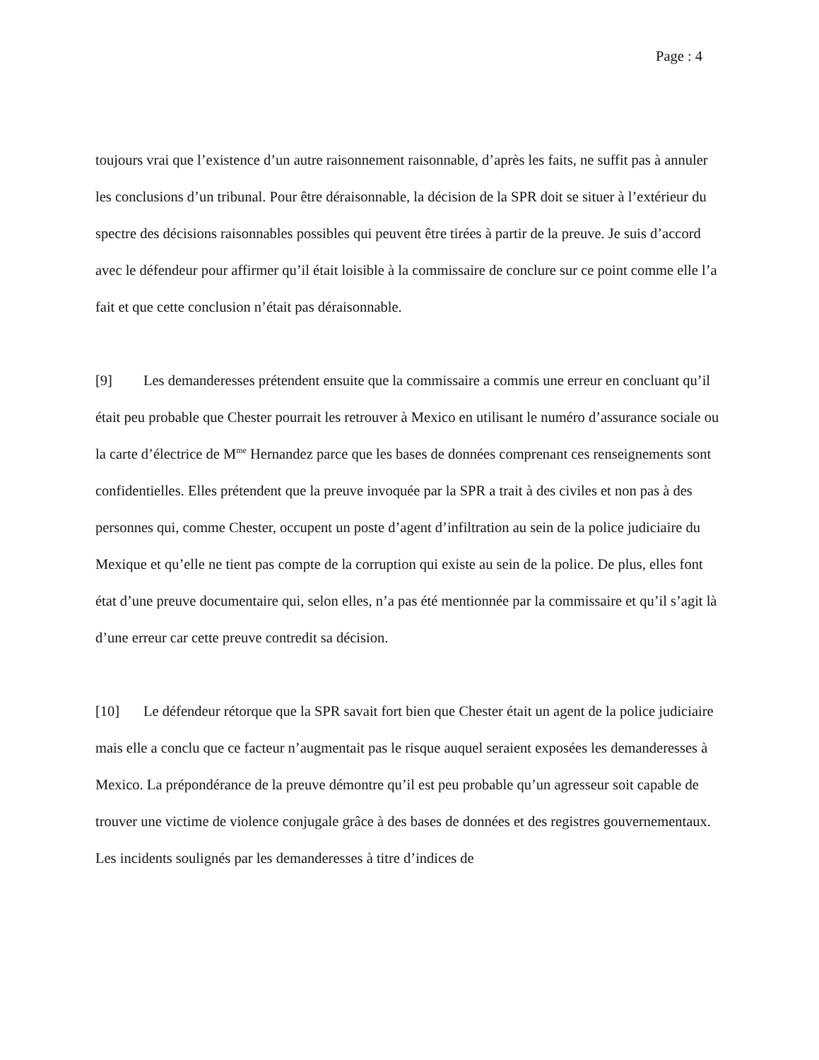Page : 4
toujours vrai que l’existence d’un autre raisonnement raisonnable, d’après les faits, ne suffit pas à annuler les conclusions d’un tribunal. Pour être déraisonnable, la décision de la SPR doit se situer à l’extérieur du spectre des décisions raisonnables possibles qui peuvent être tirées à partir de la preuve. Je suis d’accord avec le défendeur pour affirmer qu’il était loisible à la commissaire de conclure sur ce point comme elle l’a fait et que cette conclusion n’était pas déraisonnable.
[9] Les demanderesses prétendent ensuite que la commissaire a commis une erreur en concluant qu’il était peu probable que Chester pourrait les retrouver à Mexico en utilisant le numéro d’assurance sociale ou la carte d’électrice de M<sup>me</sup> Hernandez parce que les bases de données comprenant ces renseignements sont confidentielles. Elles prétendent que la preuve invoquée par la SPR a trait à des civiles et non pas à des personnes qui, comme Chester, occupent un poste d’agent d’infiltration au sein de la police judiciaire du Mexique et qu’elle ne tient pas compte de la corruption qui existe au sein de la police. De plus, elles font état d’une preuve documentaire qui, selon elles, n’a pas été mentionnée par la commissaire et qu’il s’agit là d’une erreur car cette preuve contredit sa décision.
[10] Le défendeur rétorque que la SPR savait fort bien que Chester était un agent de la police judiciaire mais elle a conclu que ce facteur n’augmentait pas le risque auquel seraient exposées les demanderesses à Mexico. La prépondérance de la preuve démontre qu’il est peu probable qu’un agresseur soit capable de trouver une victime de violence conjugale grâce à des bases de données et des registres gouvernementaux. Les incidents soulignés par les demanderesses à titre d’indices de